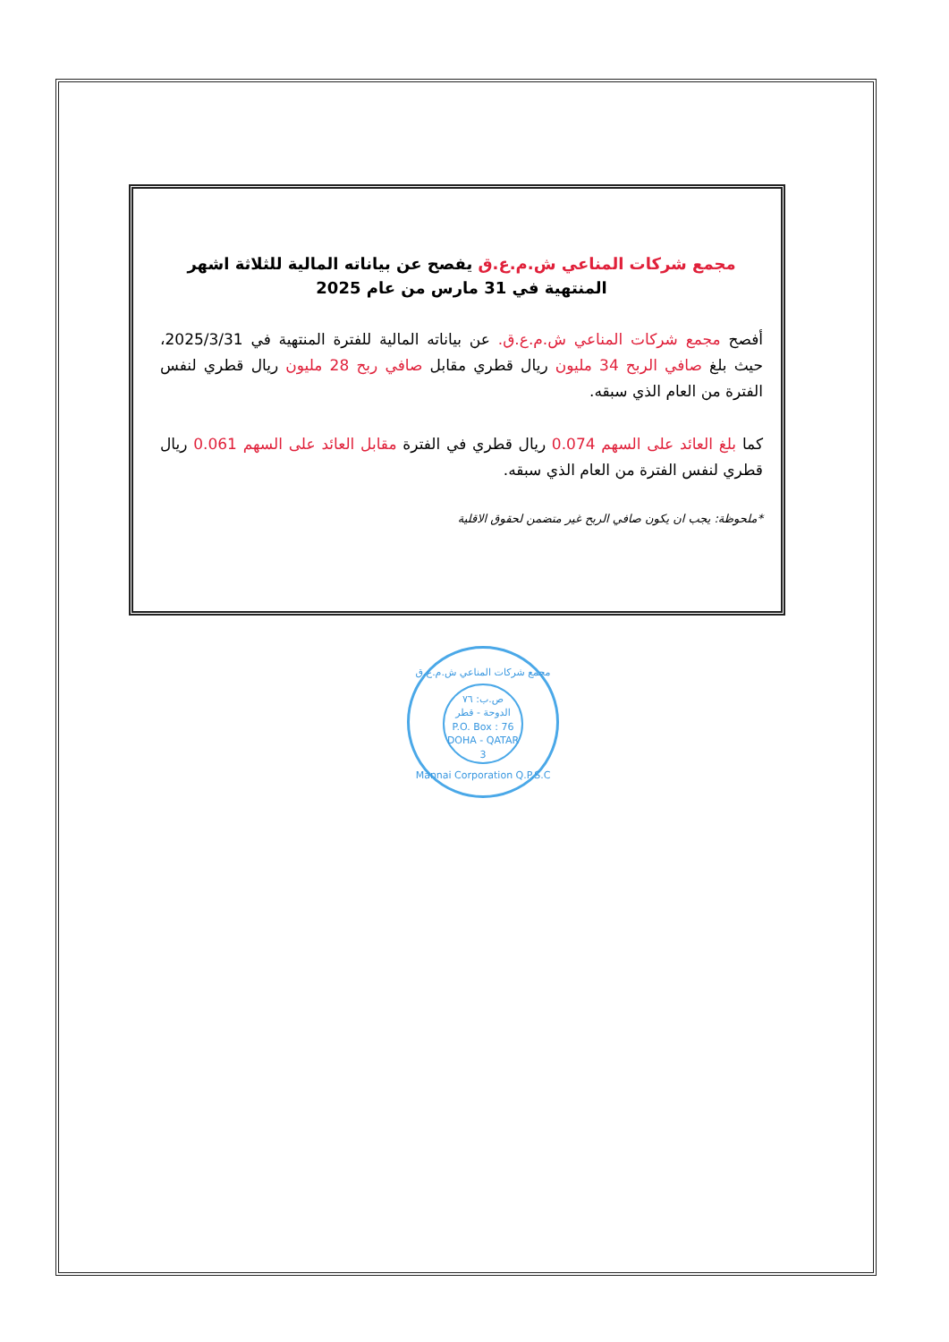مجمع شركات المناعي ش.م.ع.ق يفصح عن بياناته المالية للثلاثة اشهر المنتهية في 31 مارس من عام 2025
أفصح مجمع شركات المناعي ش.م.ع.ق. عن بياناته المالية للفترة المنتهية في 2025/3/31، حيث بلغ صافي الربح 34 مليون ريال قطري مقابل صافي ربح 28 مليون ريال قطري لنفس الفترة من العام الذي سبقه.
كما بلغ العائد على السهم 0.074 ريال قطري في الفترة مقابل العائد على السهم 0.061 ريال قطري لنفس الفترة من العام الذي سبقه.
*ملحوظة: يجب ان يكون صافي الربح غير متضمن لحقوق الاقلية
مجمع شركات المناعي ش.م.ع.ق
ص.ب: ٧٦
الدوحة - قطر
P.O. Box : 76
DOHA - QATAR
3
Mannai Corporation Q.P.S.C